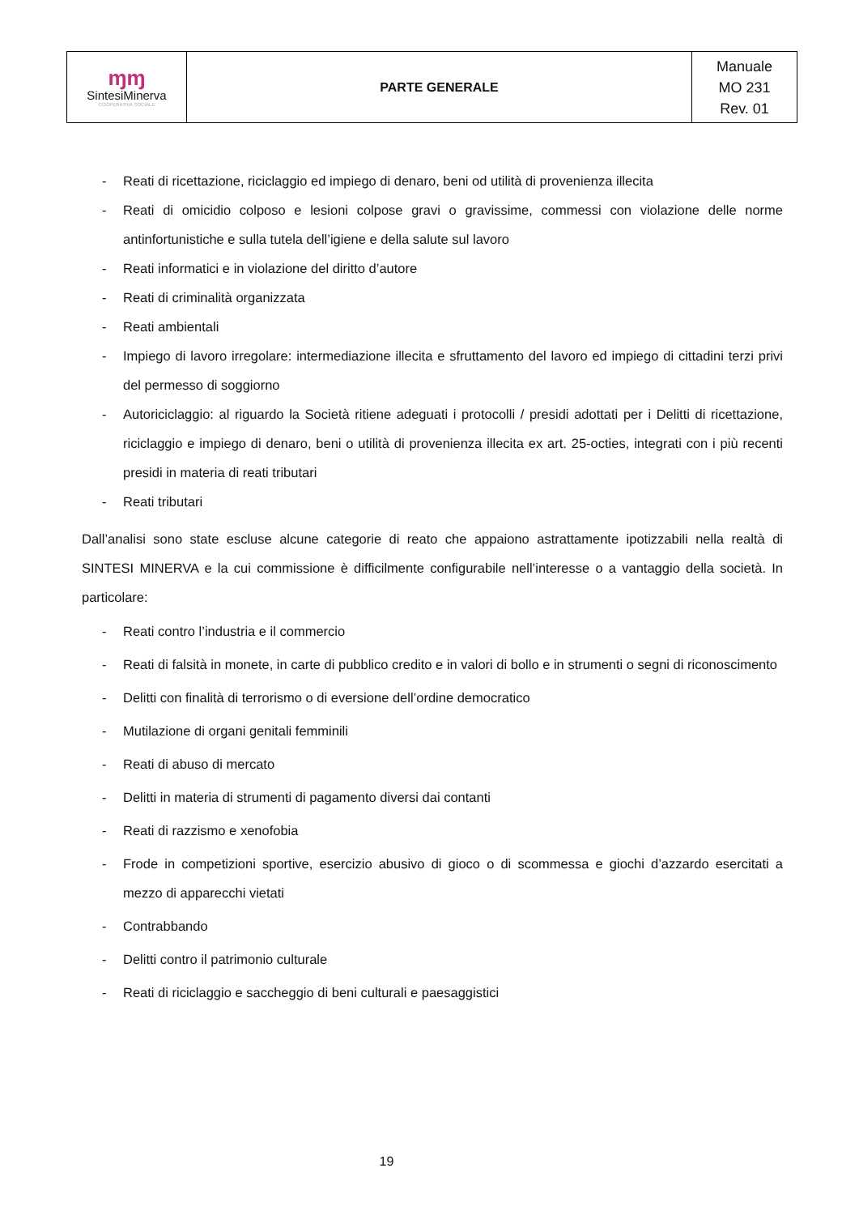| ɱɱ SintesiMinerva COOPERATIVA SOCIALE | PARTE GENERALE | Manuale MO 231 Rev. 01 |
- Reati di ricettazione, riciclaggio ed impiego di denaro, beni od utilità di provenienza illecita
- Reati di omicidio colposo e lesioni colpose gravi o gravissime, commessi con violazione delle norme antinfortunistiche e sulla tutela dell’igiene e della salute sul lavoro
- Reati informatici e in violazione del diritto d’autore
- Reati di criminalità organizzata
- Reati ambientali
- Impiego di lavoro irregolare: intermediazione illecita e sfruttamento del lavoro ed impiego di cittadini terzi privi del permesso di soggiorno
- Autoriciclaggio: al riguardo la Società ritiene adeguati i protocolli / presidi adottati per i Delitti di ricettazione, riciclaggio e impiego di denaro, beni o utilità di provenienza illecita ex art. 25-octies, integrati con i più recenti presidi in materia di reati tributari
- Reati tributari
Dall’analisi sono state escluse alcune categorie di reato che appaiono astrattamente ipotizzabili nella realtà di SINTESI MINERVA e la cui commissione è difficilmente configurabile nell’interesse o a vantaggio della società. In particolare:
- Reati contro l’industria e il commercio
- Reati di falsità in monete, in carte di pubblico credito e in valori di bollo e in strumenti o segni di riconoscimento
- Delitti con finalità di terrorismo o di eversione dell’ordine democratico
- Mutilazione di organi genitali femminili
- Reati di abuso di mercato
- Delitti in materia di strumenti di pagamento diversi dai contanti
- Reati di razzismo e xenofobia
- Frode in competizioni sportive, esercizio abusivo di gioco o di scommessa e giochi d’azzardo esercitati a mezzo di apparecchi vietati
- Contrabbando
- Delitti contro il patrimonio culturale
- Reati di riciclaggio e saccheggio di beni culturali e paesaggistici
19